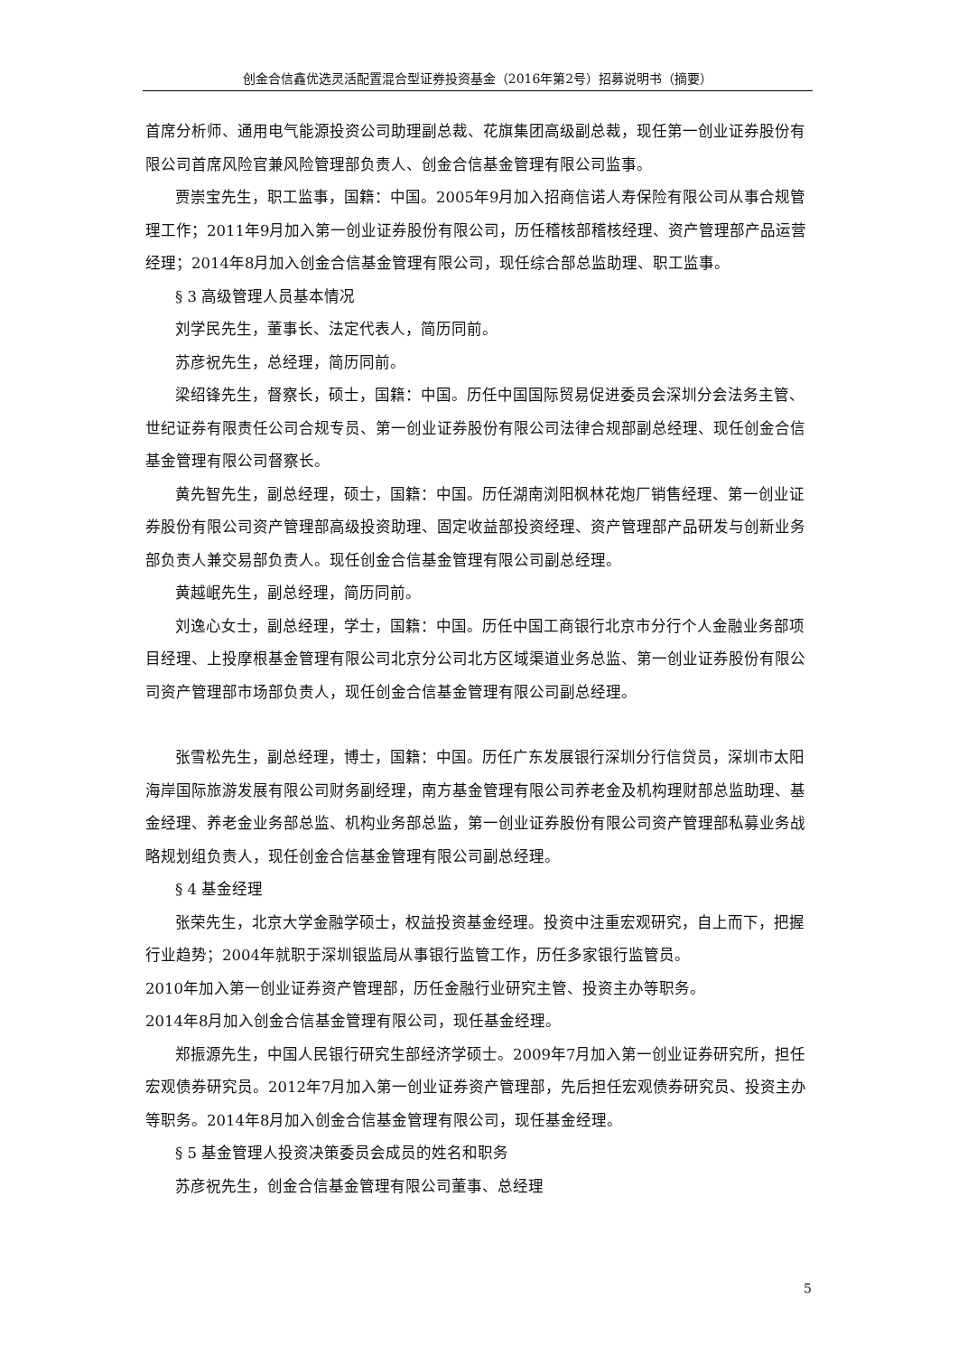创金合信鑫优选灵活配置混合型证券投资基金（2016年第2号）招募说明书（摘要）
首席分析师、通用电气能源投资公司助理副总裁、花旗集团高级副总裁，现任第一创业证券股份有限公司首席风险官兼风险管理部负责人、创金合信基金管理有限公司监事。
贾崇宝先生，职工监事，国籍：中国。2005年9月加入招商信诺人寿保险有限公司从事合规管理工作；2011年9月加入第一创业证券股份有限公司，历任稽核部稽核经理、资产管理部产品运营经理；2014年8月加入创金合信基金管理有限公司，现任综合部总监助理、职工监事。
§ 3 高级管理人员基本情况
刘学民先生，董事长、法定代表人，简历同前。
苏彦祝先生，总经理，简历同前。
梁绍锋先生，督察长，硕士，国籍：中国。历任中国国际贸易促进委员会深圳分会法务主管、世纪证券有限责任公司合规专员、第一创业证券股份有限公司法律合规部副总经理、现任创金合信基金管理有限公司督察长。
黄先智先生，副总经理，硕士，国籍：中国。历任湖南浏阳枫林花炮厂销售经理、第一创业证券股份有限公司资产管理部高级投资助理、固定收益部投资经理、资产管理部产品研发与创新业务部负责人兼交易部负责人。现任创金合信基金管理有限公司副总经理。
黄越岷先生，副总经理，简历同前。
刘逸心女士，副总经理，学士，国籍：中国。历任中国工商银行北京市分行个人金融业务部项目经理、上投摩根基金管理有限公司北京分公司北方区域渠道业务总监、第一创业证券股份有限公司资产管理部市场部负责人，现任创金合信基金管理有限公司副总经理。
张雪松先生，副总经理，博士，国籍：中国。历任广东发展银行深圳分行信贷员，深圳市太阳海岸国际旅游发展有限公司财务副经理，南方基金管理有限公司养老金及机构理财部总监助理、基金经理、养老金业务部总监、机构业务部总监，第一创业证券股份有限公司资产管理部私募业务战略规划组负责人，现任创金合信基金管理有限公司副总经理。
§ 4 基金经理
张荣先生，北京大学金融学硕士，权益投资基金经理。投资中注重宏观研究，自上而下，把握行业趋势；2004年就职于深圳银监局从事银行监管工作，历任多家银行监管员。
2010年加入第一创业证券资产管理部，历任金融行业研究主管、投资主办等职务。
2014年8月加入创金合信基金管理有限公司，现任基金经理。
郑振源先生，中国人民银行研究生部经济学硕士。2009年7月加入第一创业证券研究所，担任宏观债券研究员。2012年7月加入第一创业证券资产管理部，先后担任宏观债券研究员、投资主办等职务。2014年8月加入创金合信基金管理有限公司，现任基金经理。
§ 5 基金管理人投资决策委员会成员的姓名和职务
苏彦祝先生，创金合信基金管理有限公司董事、总经理
5